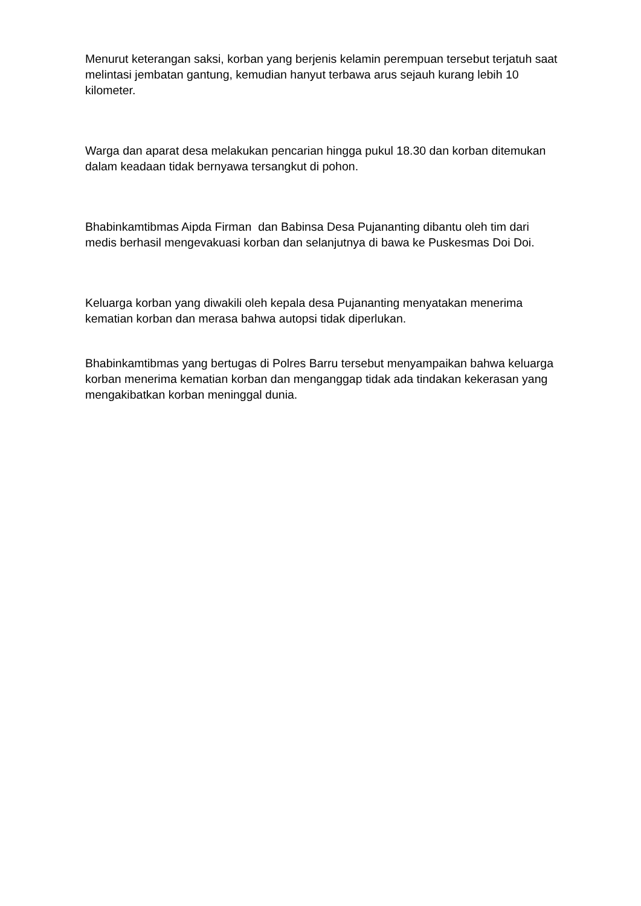Menurut keterangan saksi, korban yang berjenis kelamin perempuan tersebut terjatuh saat melintasi jembatan gantung, kemudian hanyut terbawa arus sejauh kurang lebih 10 kilometer.
Warga dan aparat desa melakukan pencarian hingga pukul 18.30 dan korban ditemukan dalam keadaan tidak bernyawa tersangkut di pohon.
Bhabinkamtibmas Aipda Firman dan Babinsa Desa Pujananting dibantu oleh tim dari medis berhasil mengevakuasi korban dan selanjutnya di bawa ke Puskesmas Doi Doi.
Keluarga korban yang diwakili oleh kepala desa Pujananting menyatakan menerima kematian korban dan merasa bahwa autopsi tidak diperlukan.
Bhabinkamtibmas yang bertugas di Polres Barru tersebut menyampaikan bahwa keluarga korban menerima kematian korban dan menganggap tidak ada tindakan kekerasan yang mengakibatkan korban meninggal dunia.